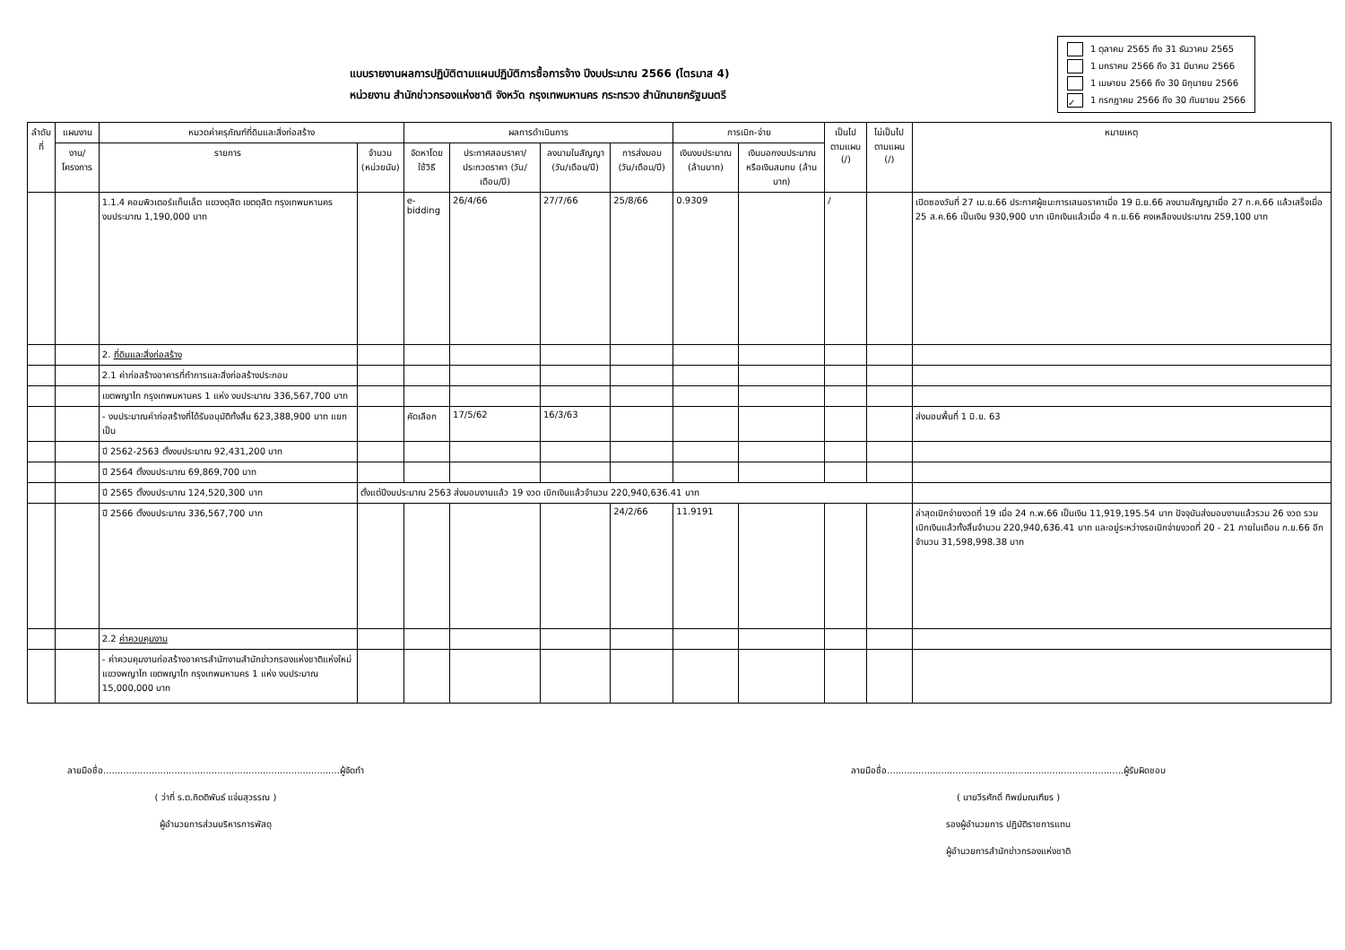แบบรายงานผลการปฏิบัติตามแผนปฏิบัติการซื้อการจ้าง ปีงบประมาณ 2566 (ไตรมาส 4)
หน่วยงาน สำนักข่าวกรองแห่งชาติ จังหวัด กรุงเทพมหานคร กระทรวง สำนักนายกรัฐมนตรี
1 ตุลาคม 2565 ถึง 31 ธันวาคม 2565
1 มกราคม 2566 ถึง 31 มีนาคม 2566
1 เมษายน 2566 ถึง 30 มิถุนายน 2566
✓ 1 กรกฎาคม 2566 ถึง 30 กันยายน 2566
| ลำดับที่ | แผนงาน | หมวดค่าครุภัณฑ์ที่ดินและสิ่งก่อสร้าง | | ผลการดำเนินการ | | | | การเบิก-จ่าย | | เป็นไปตามแผน (/) | ไม่เป็นไปตามแผน (/) | หมายเหตุ |
| --- | --- | --- | --- | --- | --- | --- | --- | --- | --- | --- | --- | --- |
| | งาน/โครงการ | รายการ | จำนวน (หน่วยนับ) | จัดหาโดยใช้วิธี | ประกาศสอบราคา/ประกวดราคา (วัน/เดือน/ปี) | ลงนามในสัญญา (วัน/เดือน/ปี) | การส่งมอบ (วัน/เดือน/ปี) | เงินงบประมาณ (ล้านบาท) | เงินนอกงบประมาณหรือเงินสมทบ (ล้านบาท) | | | |
| | | 1.1.4 คอมพิวเตอร์แท็บเล็ต แขวงดุสิต เขตดุสิต กรุงเทพมหานคร งบประมาณ 1,190,000 บาท | | e-bidding | 26/4/66 | 27/7/66 | 25/8/66 | 0.9309 | | / | | เปิดซองวันที่ 27 เม.ย.66 ประกาศผู้ชนะการเสนอราคาเมื่อ 19 มิ.ย.66 ลงนามสัญญาเมื่อ 27 ก.ค.66 แล้วเสร็จเมื่อ 25 ส.ค.66 เป็นเงิน 930,900 บาท เบิกเงินแล้วเมื่อ 4 ก.ย.66 คงเหลืองบประมาณ 259,100 บาท |
| | | 2. ที่ดินและสิ่งก่อสร้าง | | | | | | | | | | |
| | | 2.1 ค่าก่อสร้างอาคารที่ทำการและสิ่งก่อสร้างประกอบ | | | | | | | | | | |
| | | เขตพญาไท กรุงเทพมหานคร 1 แห่ง งบประมาณ 336,567,700 บาท | | | | | | | | | | |
| | | - งบประมาณค่าก่อสร้างที่ได้รับอนุมัติทั้งสิ้น 623,388,900 บาท แยกเป็น | | คัดเลือก | 17/5/62 | 16/3/63 | | | | | | ส่งมอบพื้นที่ 1 มิ.ย. 63 |
| | | ปี 2562-2563 ตั้งงบประมาณ 92,431,200 บาท | | | | | | | | | | |
| | | ปี 2564 ตั้งงบประมาณ 69,869,700 บาท | | | | | | | | | | |
| | | ปี 2565 ตั้งงบประมาณ 124,520,300 บาท | ตั้งแต่ปีงบประมาณ 2563 ส่งมอบงานแล้ว 19 งวด เบิกเงินแล้วจำนวน 220,940,636.41 บาท | | | | | | | | | |
| | | ปี 2566 ตั้งงบประมาณ 336,567,700 บาท | | | | | 24/2/66 | 11.9191 | | | | ล่าสุดเบิกจ่ายงวดที่ 19 เมื่อ 24 ก.พ.66 เป็นเงิน 11,919,195.54 บาท ปัจจุบันส่งมอบงานแล้วรวม 26 งวด รวมเบิกเงินแล้วทั้งสิ้นจำนวน 220,940,636.41 บาท และอยู่ระหว่างรอเบิกจ่ายงวดที่ 20 - 21 ภายในเดือน ก.ย.66 อีกจำนวน 31,598,998.38 บาท |
| | | 2.2 ค่าควบคุมงาน | | | | | | | | | | |
| | | - ค่าควบคุมงานก่อสร้างอาคารสำนักงานสำนักข่าวกรองแห่งชาติแห่งใหม่ แขวงพญาไท เขตพญาไท กรุงเทพมหานคร 1 แห่ง งบประมาณ 15,000,000 บาท | | | | | | | | | | |
ลายมือชื่อ...................................................................................ผู้จัดทำ
( ว่าที่ ร.ต.กิตติพันธ์ แจ่มสุวรรณ )
ผู้อำนวยการส่วนบริหารการพัสดุ
ลายมือชื่อ...................................................................................ผู้รับผิดชอบ
( นายวีรศักดิ์ ทิพย์มณเฑียร )
รองผู้อำนวยการ ปฏิบัติราชการแทน
ผู้อำนวยการสำนักข่าวกรองแห่งชาติ